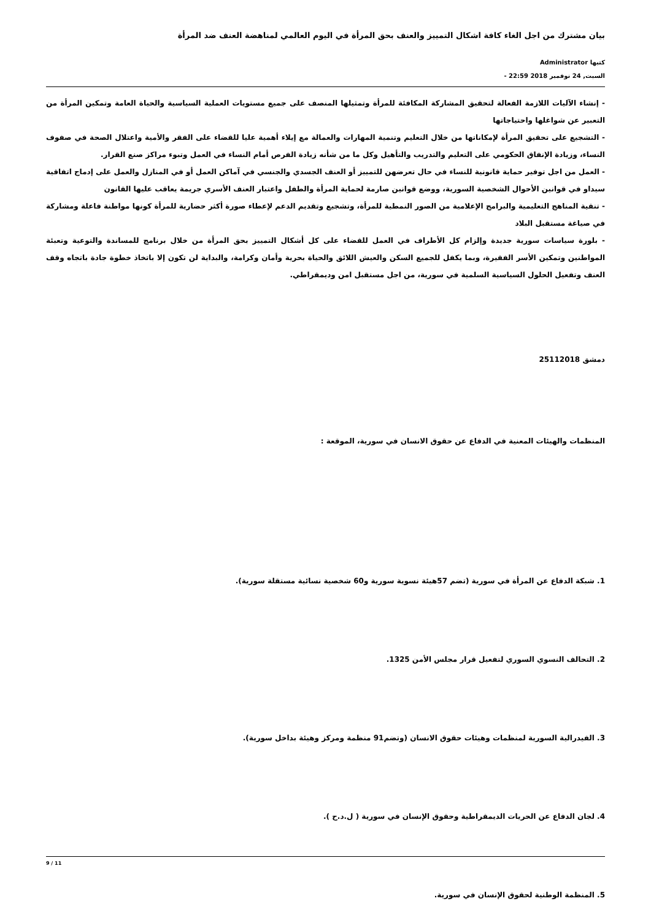بيان مشترك من اجل الغاء كافة اشكال التمييز والعنف بحق المرأة في اليوم العالمي لمناهضة العنف ضد المرأة
كتبها Administrator
السبت, 24 نوفمبر 2018 22:59 -
- إنشاء الآليات اللازمة الفعالة لتحقيق المشاركة المكافئة للمرأة وتمثيلها المنصف على جميع مستويات العملية السياسية والحياة العامة وتمكين المرأة من التعبير عن شواغلها واحتياجاتها
- التشجيع على تحقيق المرأة لإمكاناتها من خلال التعليم وتنمية المهارات والعمالة مع إيلاء أهمية عليا للقضاء على الفقر والأمية واعتلال الصحة في صفوف النساء، وزيادة الإنفاق الحكومي على التعليم والتدريب والتأهيل وكل ما من شأنه زيادة الفرص أمام النساء في العمل وتبوء مراكز صنع القرار.
- العمل من اجل توفير حماية قانونية للنساء في حال تعرضهن للتمييز أو العنف الجسدي والجنسي في آماكن العمل أو في المنازل والعمل على إدماج اتفاقية سيداو في قوانين الأحوال الشخصية السورية، ووضع قوانين صارمة لحماية المرأة والطفل واعتبار العنف الأسري جريمة يعاقب عليها القانون
- تنقية المناهج التعليمية والبرامج الإعلامية من الصور النمطية للمرأة، وتشجيع وتقديم الدعم لإعطاء صورة أكثر حضارية للمرأة كونها مواطنة فاعلة ومشاركة في صياغة مستقبل البلاد
- بلورة سياسات سورية جديدة وإلزام كل الأطراف في العمل للقضاء على كل أشكال التمييز بحق المرأة من خلال برنامج للمساندة والتوعية وتعبئة المواطنين وتمكين الأسر الفقيرة، وبما يكفل للجميع السكن والعيش اللائق والحياة بحرية وأمان وكرامة، والبداية لن تكون إلا باتخاذ خطوة جادة باتجاه وقف العنف وتفعيل الحلول السياسية السلمية في سورية، من اجل مستقبل امن وديمقراطي.
دمشق 25112018
المنظمات والهيئات المعنية في الدفاع عن حقوق الانسان في سورية، الموقعة :
1. شبكة الدفاع عن المرأة في سورية (تضم 57هيئة نسوية سورية و60 شخصية نسائية مستقلة سورية).
2. التحالف النسوي السوري لتفعيل قرار مجلس الأمن 1325.
3. الفيدرالية السورية لمنظمات وهيئات حقوق الانسان (وتضم91 منظمة ومركز وهيئة بداخل سورية).
4. لجان الدفاع عن الحريات الديمقراطية وحقوق الإنسان في سورية ( ل.د.ح ).
5. المنظمة الوطنية لحقوق الإنسان في سورية.
9 / 11